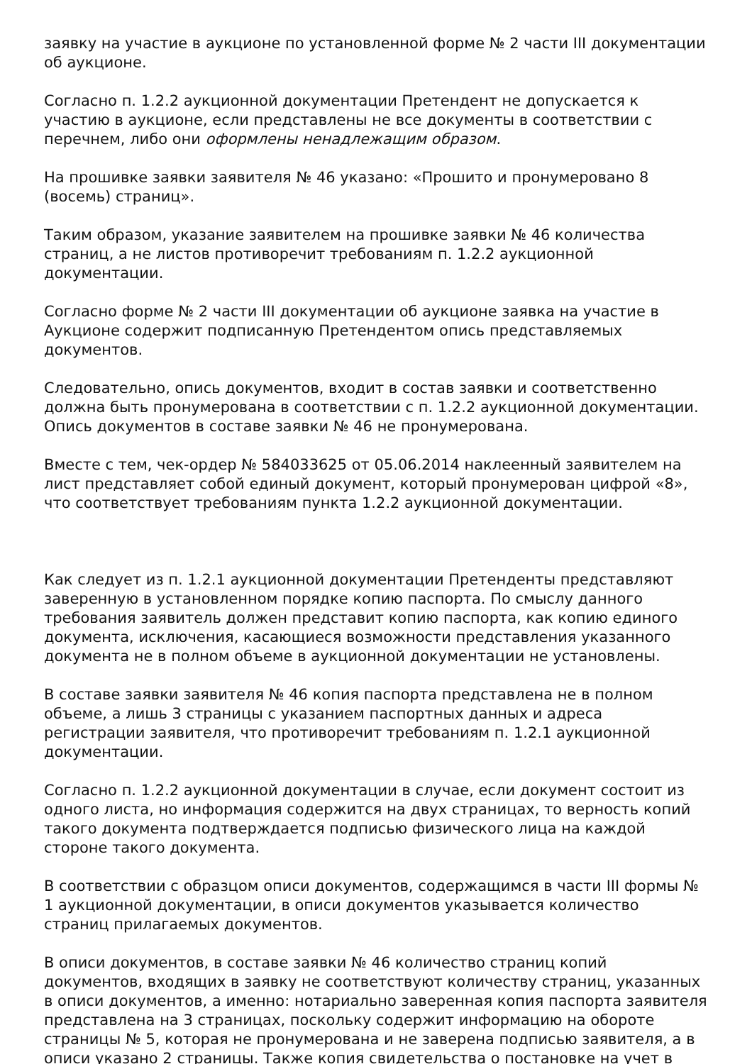заявку на участие в аукционе по установленной форме № 2 части III документации об аукционе.
Согласно п. 1.2.2 аукционной документации Претендент не допускается к участию в аукционе, если представлены не все документы в соответствии с перечнем, либо они оформлены ненадлежащим образом.
На прошивке заявки заявителя № 46 указано: «Прошито и пронумеровано 8 (восемь) страниц».
Таким образом, указание заявителем на прошивке заявки № 46 количества страниц, а не листов противоречит требованиям п. 1.2.2 аукционной документации.
Согласно форме № 2 части III документации об аукционе заявка на участие в Аукционе содержит подписанную Претендентом опись представляемых документов.
Следовательно, опись документов, входит в состав заявки и соответственно должна быть пронумерована в соответствии с п. 1.2.2 аукционной документации. Опись документов в составе заявки № 46 не пронумерована.
Вместе с тем, чек-ордер № 584033625 от 05.06.2014 наклеенный заявителем на лист представляет собой единый документ, который пронумерован цифрой «8», что соответствует требованиям пункта 1.2.2 аукционной документации.
Как следует из п. 1.2.1 аукционной документации Претенденты представляют заверенную в установленном порядке копию паспорта. По смыслу данного требования заявитель должен представит копию паспорта, как копию единого документа, исключения, касающиеся возможности представления указанного документа не в полном объеме в аукционной документации не установлены.
В составе заявки заявителя № 46 копия паспорта представлена не в полном объеме, а лишь 3 страницы с указанием паспортных данных и адреса регистрации заявителя, что противоречит требованиям п. 1.2.1 аукционной документации.
Согласно п. 1.2.2 аукционной документации в случае, если документ состоит из одного листа, но информация содержится на двух страницах, то верность копий такого документа подтверждается подписью физического лица на каждой стороне такого документа.
В соответствии с образцом описи документов, содержащимся в части III формы № 1 аукционной документации, в описи документов указывается количество страниц прилагаемых документов.
В описи документов, в составе заявки № 46 количество страниц копий документов, входящих в заявку не соответствуют количеству страниц, указанных в описи документов, а именно: нотариально заверенная копия паспорта заявителя представлена на 3 страницах, поскольку содержит информацию на обороте страницы № 5, которая не пронумерована и не заверена подписью заявителя, а в описи указано 2 страницы. Также копия свидетельства о постановке на учет в